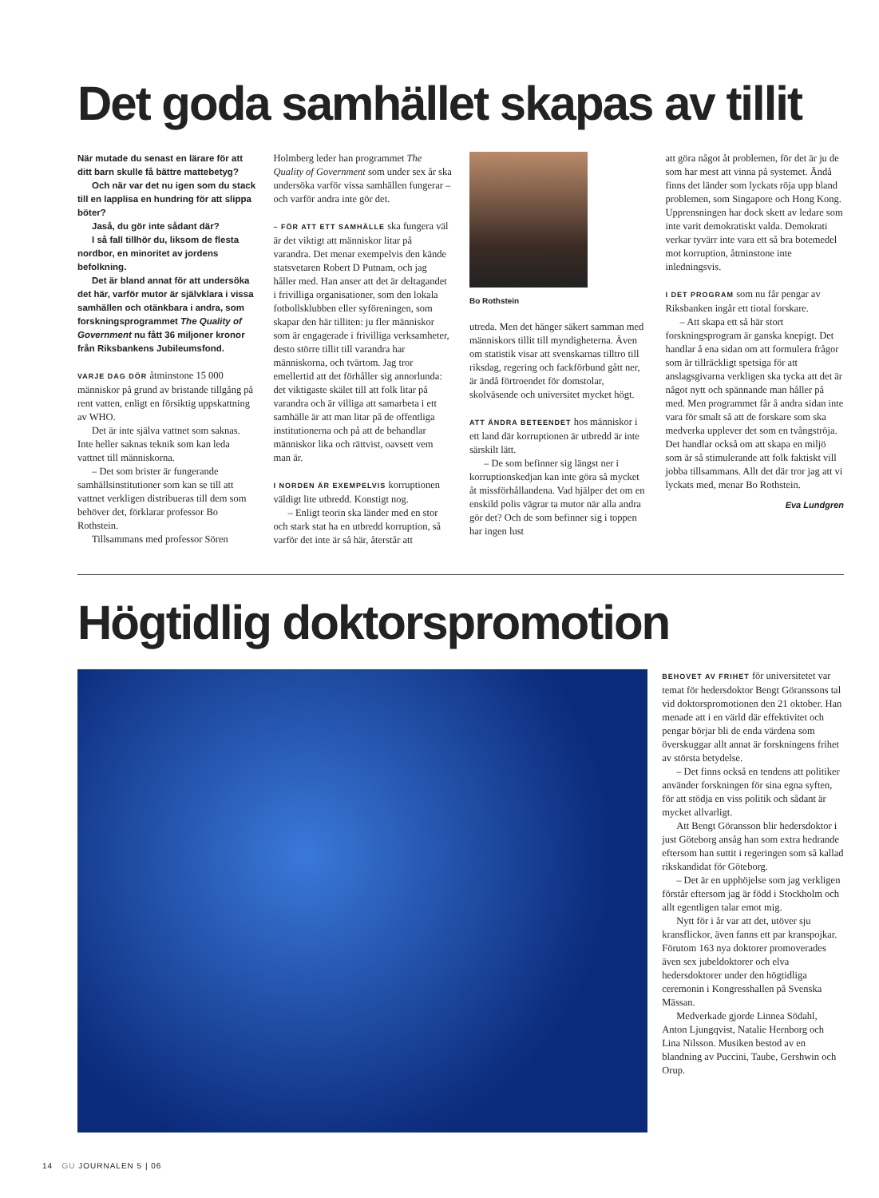Det goda samhället skapas av tillit
När mutade du senast en lärare för att ditt barn skulle få bättre mattebetyg?
Och när var det nu igen som du stack till en lapplisa en hundring för att slippa böter?
Jaså, du gör inte sådant där?
I så fall tillhör du, liksom de flesta nordbor, en minoritet av jordens befolkning.
Det är bland annat för att undersöka det här, varför mutor är självklara i vissa samhällen och otänkbara i andra, som forskningsprogrammet The Quality of Government nu fått 36 miljoner kronor från Riksbankens Jubileumsfond.
VARJE DAG DÖR åtminstone 15 000 människor på grund av bristande tillgång på rent vatten, enligt en försiktig uppskattning av WHO.
Det är inte själva vattnet som saknas. Inte heller saknas teknik som kan leda vattnet till människorna.
– Det som brister är fungerande samhällsinstitutioner som kan se till att vattnet verkligen distribueras till dem som behöver det, förklarar professor Bo Rothstein.
Tillsammans med professor Sören
Holmberg leder han programmet The Quality of Government som under sex år ska undersöka varför vissa samhällen fungerar – och varför andra inte gör det.
– FÖR ATT ETT SAMHÄLLE ska fungera väl är det viktigt att människor litar på varandra. Det menar exempelvis den kände statsvetaren Robert D Putnam, och jag håller med. Han anser att det är deltagandet i frivilliga organisationer, som den lokala fotbollsklubben eller syföreningen, som skapar den här tilliten: ju fler människor som är engagerade i frivilliga verksamheter, desto större tillit till varandra har människorna, och tvärtom. Jag tror emellertid att det förhåller sig annorlunda: det viktigaste skälet till att folk litar på varandra och är villiga att samarbeta i ett samhälle är att man litar på de offentliga institutionerna och på att de behandlar människor lika och rättvist, oavsett vem man är.
I NORDEN ÄR EXEMPELVIS korruptionen väldigt lite utbredd. Konstigt nog.
– Enligt teorin ska länder med en stor och stark stat ha en utbredd korruption, så varför det inte är så här, återstår att
Bo Rothstein
utreda. Men det hänger säkert samman med människors tillit till myndigheterna. Även om statistik visar att svenskarnas tilltro till riksdag, regering och fackförbund gått ner, är ändå förtroendet för domstolar, skolväsende och universitet mycket högt.
ATT ÄNDRA BETEENDET hos människor i ett land där korruptionen är utbredd är inte särskilt lätt.
– De som befinner sig längst ner i korruptionskedjan kan inte göra så mycket åt missförhållandena. Vad hjälper det om en enskild polis vägrar ta mutor när alla andra gör det? Och de som befinner sig i toppen har ingen lust
att göra något åt problemen, för det är ju de som har mest att vinna på systemet. Ändå finns det länder som lyckats röja upp bland problemen, som Singapore och Hong Kong. Upprensningen har dock skett av ledare som inte varit demokratiskt valda. Demokrati verkar tyvärr inte vara ett så bra botemedel mot korruption, åtminstone inte inledningsvis.
I DET PROGRAM som nu får pengar av Riksbanken ingår ett tiotal forskare.
– Att skapa ett så här stort forskningsprogram är ganska knepigt. Det handlar å ena sidan om att formulera frågor som är tillräckligt spetsiga för att anslagsgivarna verkligen ska tycka att det är något nytt och spännande man håller på med. Men programmet får å andra sidan inte vara för smalt så att de forskare som ska medverka upplever det som en tvångströja. Det handlar också om att skapa en miljö som är så stimulerande att folk faktiskt vill jobba tillsammans. Allt det där tror jag att vi lyckats med, menar Bo Rothstein.
Eva Lundgren
Högtidlig doktorspromotion
BEHOVET AV FRIHET för universitetet var temat för hedersdoktor Bengt Göranssons tal vid doktorspromotionen den 21 oktober. Han menade att i en värld där effektivitet och pengar börjar bli de enda värdena som överskuggar allt annat är forskningens frihet av största betydelse.
– Det finns också en tendens att politiker använder forskningen för sina egna syften, för att stödja en viss politik och sådant är mycket allvarligt.
Att Bengt Göransson blir hedersdoktor i just Göteborg ansåg han som extra hedrande eftersom han suttit i regeringen som så kallad rikskandidat för Göteborg.
– Det är en upphöjelse som jag verkligen förstår eftersom jag är född i Stockholm och allt egentligen talar emot mig.
Nytt för i år var att det, utöver sju kransflickor, även fanns ett par kranspojkar. Förutom 163 nya doktorer promoverades även sex jubeldoktorer och elva hedersdoktorer under den högtidliga ceremonin i Kongresshallen på Svenska Mässan.
Medverkade gjorde Linnea Södahl, Anton Ljungqvist, Natalie Hernborg och Lina Nilsson. Musiken bestod av en blandning av Puccini, Taube, Gershwin och Orup.
14 GU JOURNALEN 5 | 06